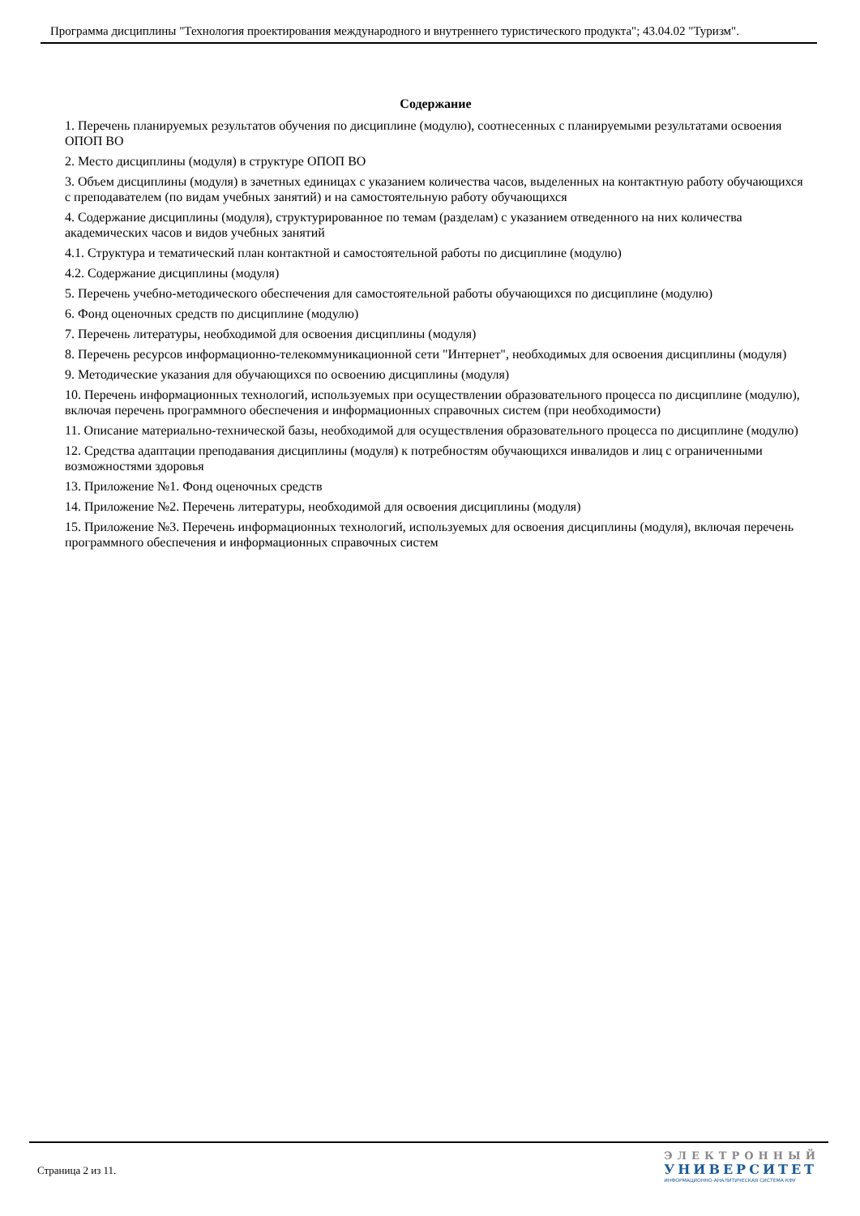Программа дисциплины "Технология проектирования международного и внутреннего туристического продукта"; 43.04.02 "Туризм".
Содержание
1. Перечень планируемых результатов обучения по дисциплине (модулю), соотнесенных с планируемыми результатами освоения ОПОП ВО
2. Место дисциплины (модуля) в структуре ОПОП ВО
3. Объем дисциплины (модуля) в зачетных единицах с указанием количества часов, выделенных на контактную работу обучающихся с преподавателем (по видам учебных занятий) и на самостоятельную работу обучающихся
4. Содержание дисциплины (модуля), структурированное по темам (разделам) с указанием отведенного на них количества академических часов и видов учебных занятий
4.1. Структура и тематический план контактной и самостоятельной работы по дисциплине (модулю)
4.2. Содержание дисциплины (модуля)
5. Перечень учебно-методического обеспечения для самостоятельной работы обучающихся по дисциплине (модулю)
6. Фонд оценочных средств по дисциплине (модулю)
7. Перечень литературы, необходимой для освоения дисциплины (модуля)
8. Перечень ресурсов информационно-телекоммуникационной сети "Интернет", необходимых для освоения дисциплины (модуля)
9. Методические указания для обучающихся по освоению дисциплины (модуля)
10. Перечень информационных технологий, используемых при осуществлении образовательного процесса по дисциплине (модулю), включая перечень программного обеспечения и информационных справочных систем (при необходимости)
11. Описание материально-технической базы, необходимой для осуществления образовательного процесса по дисциплине (модулю)
12. Средства адаптации преподавания дисциплины (модуля) к потребностям обучающихся инвалидов и лиц с ограниченными возможностями здоровья
13. Приложение №1. Фонд оценочных средств
14. Приложение №2. Перечень литературы, необходимой для освоения дисциплины (модуля)
15. Приложение №3. Перечень информационных технологий, используемых для освоения дисциплины (модуля), включая перечень программного обеспечения и информационных справочных систем
Страница 2 из 11.
ЭЛЕКТРОННЫЙ
УНИВЕРСИТЕТ
ИНФОРМАЦИОННО-АНАЛИТИЧЕСКАЯ СИСТЕМА КФУ